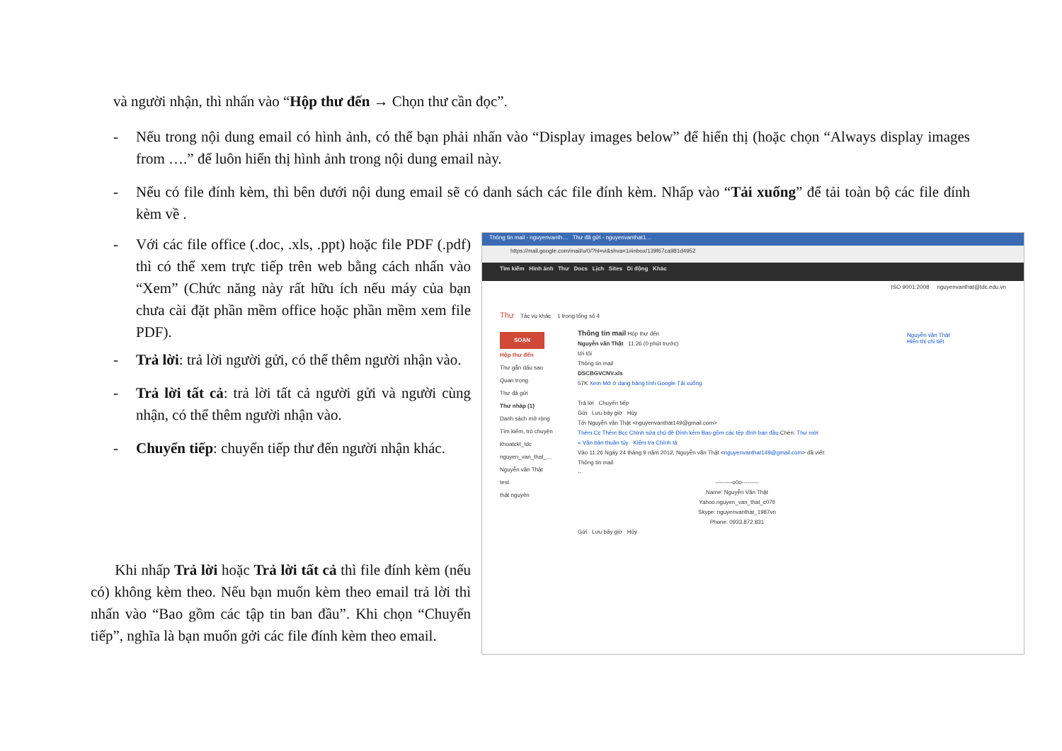và người nhận, thì nhấn vào “Hộp thư đến → Chọn thư cần đọc”.
- Nếu trong nội dung email có hình ảnh, có thể bạn phải nhấn vào “Display images below” để hiển thị (hoặc chọn “Always display images from ….” để luôn hiển thị hình ảnh trong nội dung email này.
- Nếu có file đính kèm, thì bên dưới nội dung email sẽ có danh sách các file đính kèm. Nhấp vào “Tải xuống” để tải toàn bộ các file đính kèm về .
- Với các file office (.doc, .xls, .ppt) hoặc file PDF (.pdf) thì có thể xem trực tiếp trên web bằng cách nhấn vào “Xem” (Chức năng này rất hữu ích nếu máy của bạn chưa cài đặt phần mềm office hoặc phần mềm xem file PDF).
- Trả lời: trả lời người gửi, có thể thêm người nhận vào.
- Trả lời tất cả: trả lời tất cả người gửi và người cùng nhận, có thể thêm người nhận vào.
- Chuyển tiếp: chuyển tiếp thư đến người nhận khác.
Khi nhấp Trả lời hoặc Trả lời tất cả thì file đính kèm (nếu có) không kèm theo. Nếu bạn muốn kèm theo email trả lời thì nhấn vào “Bao gồm các tập tin ban đầu”. Khi chọn “Chuyển tiếp”, nghĩa là bạn muốn gởi các file đính kèm theo email.
Thông tin mail - nguyenvanth… Thư đã gửi - nguyenvanthat1…
https://mail.google.com/mail/u/0/?hl=vi&shva=1#inbox/139f67ca981d4952
Tìm kiếm Hình ảnh Thư Docs Lịch Sites Di động Khác
ISO 9001:2008 nguyenvanthat@tdc.edu.vn
Thư Tác vụ khác 1 trong tổng số 4
SOẠN
Hộp thư đến
Thư gắn dấu sao
Quan trọng
Thư đã gửi
Thư nháp (1)
Danh sách mở rộng
Tìm kiếm, trò chuyện
khoatckt_tdc
nguyen_van_that_…
Nguyễn văn Thật
test
thật nguyên
Thông tin mail Hộp thư đến
Nguyễn văn Thật 11:26 (0 phút trước)
tới tôi
Thông tin mail
DSCBGVCNV.xls
57K Xem Mở ở dạng bảng tính Google Tải xuống
Trả lời Chuyển tiếp
Gửi Lưu bây giờ Hủy
Tới Nguyễn văn Thật <nguyenvanthat149@gmail.com>
Thêm Cc Thêm Bcc Chỉnh sửa chủ đề Đính kèm Bao gồm các tệp đính ban đầu Chèn: Thư mời
« Văn bản thuần túy Kiểm tra Chính tả
Vào 11:26 Ngày 24 tháng 9 năm 2012, Nguyễn văn Thật <nguyenvanthat149@gmail.com> đã viết:
Thông tin mail
--
---------o0o---------
Name: Nguyễn Văn Thật
Yahoo.nguyen_van_that_c07tl
Skype: nguyenvanthat_1987vn
Phone: 0933.872.831
Gửi Lưu bây giờ Hủy
Nguyễn văn Thật
Hiển thị chi tiết